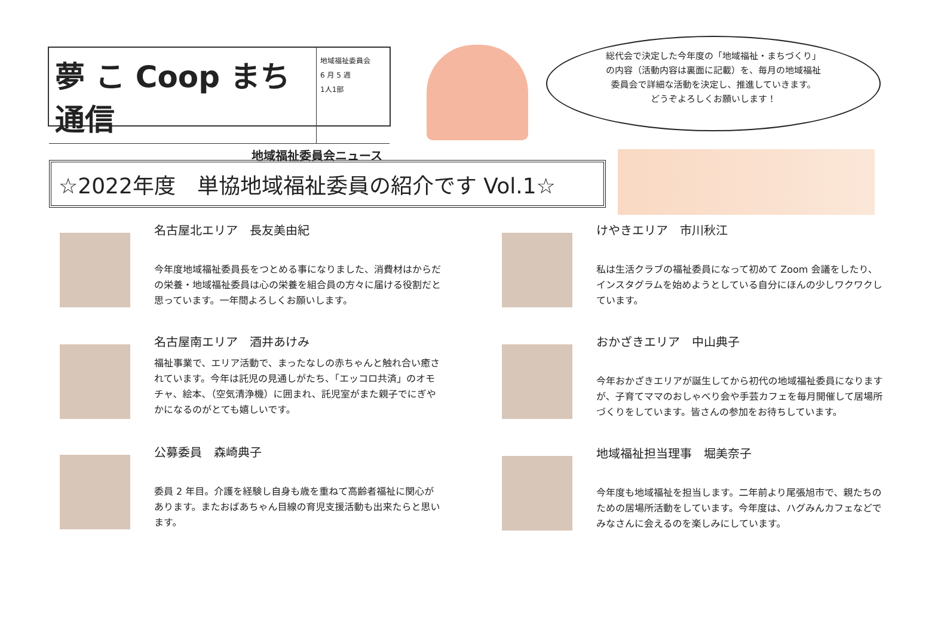夢 こ Coop まち 通信
地域福祉委員会
6 月 5 週
1人1部
地域福祉委員会ニュース
総代会で決定した今年度の「地域福祉・まちづくり」
の内容（活動内容は裏面に記載）を、毎月の地域福祉
委員会で詳細な活動を決定し、推進していきます。
どうぞよろしくお願いします！
☆2022年度　単協地域福祉委員の紹介です Vol.1☆
名古屋北エリア　長友美由紀
今年度地域福祉委員長をつとめる事になりました、消費材はからだの栄養・地域福祉委員は心の栄養を組合員の方々に届ける役割だと思っています。一年間よろしくお願いします。
名古屋南エリア　酒井あけみ
福祉事業で、エリア活動で、まったなしの赤ちゃんと触れ合い癒されています。今年は託児の見通しがたち、「エッコロ共済」のオモチャ、絵本、（空気清浄機）に囲まれ、託児室がまた親子でにぎやかになるのがとても嬉しいです。
公募委員　森崎典子
委員 2 年目。介護を経験し自身も歳を重ねて高齢者福祉に関心があります。またおばあちゃん目線の育児支援活動も出来たらと思います。
けやきエリア　市川秋江
私は生活クラブの福祉委員になって初めて Zoom 会議をしたり、インスタグラムを始めようとしている自分にほんの少しワクワクしています。
おかざきエリア　中山典子
今年おかざきエリアが誕生してから初代の地域福祉委員になりますが、子育てママのおしゃべり会や手芸カフェを毎月開催して居場所づくりをしています。皆さんの参加をお待ちしています。
地域福祉担当理事　堀美奈子
今年度も地域福祉を担当します。二年前より尾張旭市で、親たちのための居場所活動をしています。今年度は、ハグみんカフェなどでみなさんに会えるのを楽しみにしています。